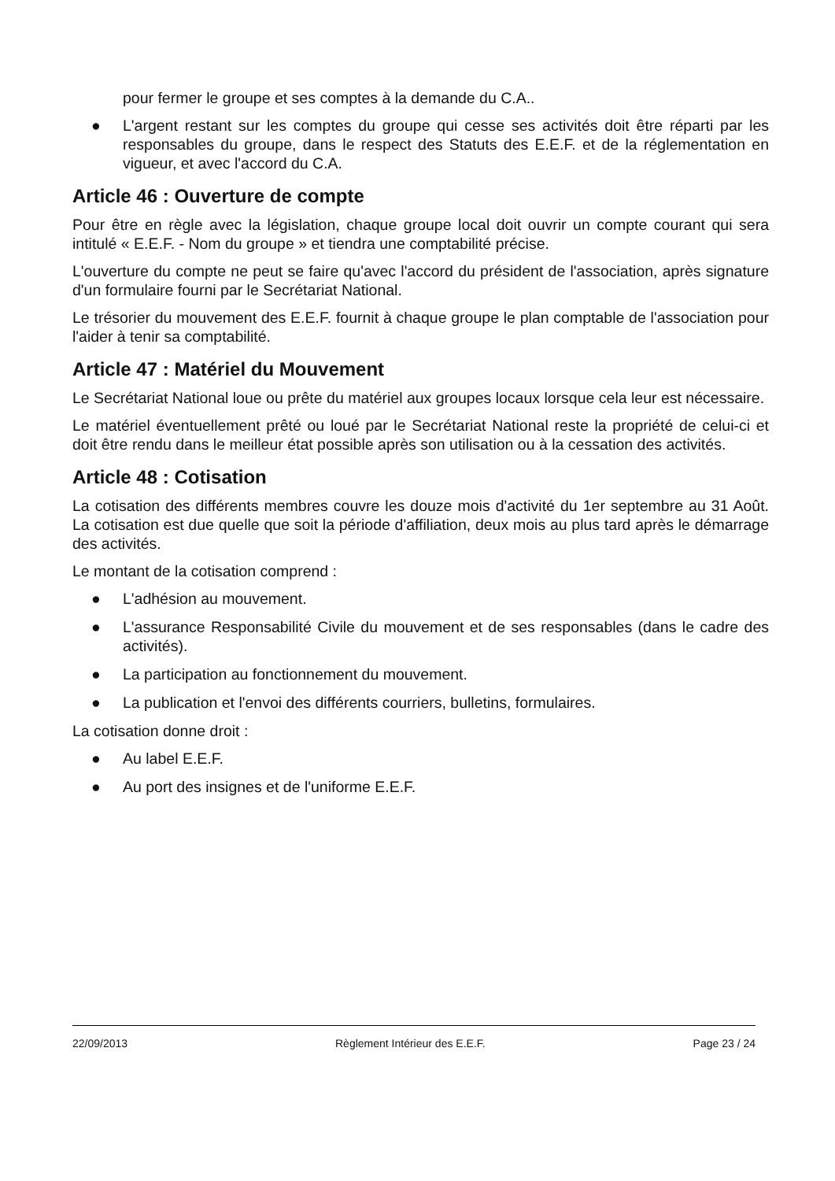pour fermer le groupe et ses comptes à la demande du C.A..
● L'argent restant sur les comptes du groupe qui cesse ses activités doit être réparti par les responsables du groupe, dans le respect des Statuts des E.E.F. et de la réglementation en vigueur, et avec l'accord du C.A.
Article 46 : Ouverture de compte
Pour être en règle avec la législation, chaque groupe local doit ouvrir un compte courant qui sera intitulé « E.E.F. - Nom du groupe » et tiendra une comptabilité précise.
L'ouverture du compte ne peut se faire qu'avec l'accord du président de l'association, après signature d'un formulaire fourni par le Secrétariat National.
Le trésorier du mouvement des E.E.F. fournit à chaque groupe le plan comptable de l'association pour l'aider à tenir sa comptabilité.
Article 47 : Matériel du Mouvement
Le Secrétariat National loue ou prête du matériel aux groupes locaux lorsque cela leur est nécessaire.
Le matériel éventuellement prêté ou loué par le Secrétariat National reste la propriété de celui-ci et doit être rendu dans le meilleur état possible après son utilisation ou à la cessation des activités.
Article 48 : Cotisation
La cotisation des différents membres couvre les douze mois d'activité du 1er septembre au 31 Août. La cotisation est due quelle que soit la période d'affiliation, deux mois au plus tard après le démarrage des activités.
Le montant de la cotisation comprend :
● L'adhésion au mouvement.
● L'assurance Responsabilité Civile du mouvement et de ses responsables (dans le cadre des activités).
● La participation au fonctionnement du mouvement.
● La publication et l'envoi des différents courriers, bulletins, formulaires.
La cotisation donne droit :
● Au label E.E.F.
● Au port des insignes et de l'uniforme E.E.F.
22/09/2013 Règlement Intérieur des E.E.F. Page 23 / 24